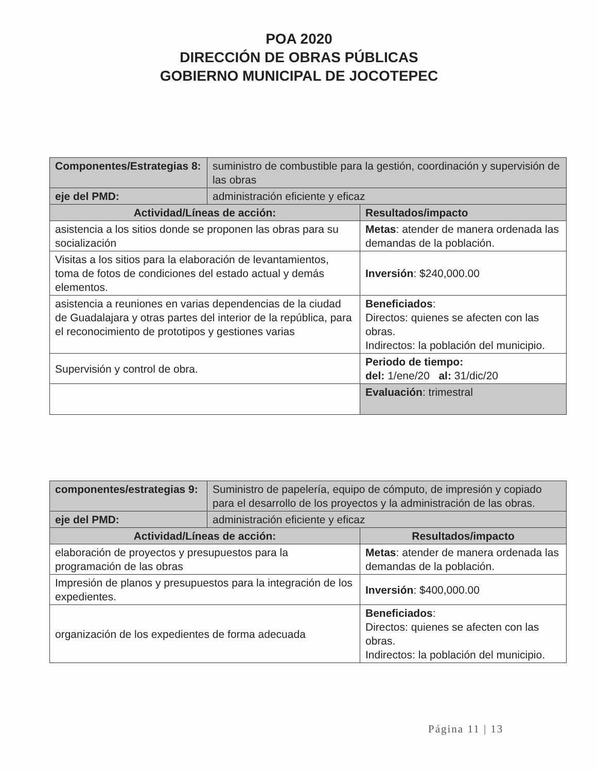POA 2020
DIRECCIÓN DE OBRAS PÚBLICAS
GOBIERNO MUNICIPAL DE JOCOTEPEC
| Componentes/Estrategias 8: | suministro de combustible para la gestión, coordinación y supervisión de las obras | |
| eje del PMD: | administración eficiente y eficaz | |
| Actividad/Líneas de acción: | | Resultados/impacto |
| asistencia a los sitios donde se proponen las obras para su socialización | | Metas : atender de manera ordenada las demandas de la población. |
| Visitas a los sitios para la elaboración de levantamientos, toma de fotos de condiciones del estado actual y demás elementos. | | Inversión : $240,000.00 |
| asistencia a reuniones en varias dependencias de la ciudad de Guadalajara y otras partes del interior de la república, para el reconocimiento de prototipos y gestiones varias | | Beneficiados : Directos: quienes se afecten con las obras. Indirectos: la población del municipio. |
| Supervisión y control de obra. | | Periodo de tiempo: del: 1/ene/20 al: 31/dic/20 |
| | | Evaluación : trimestral |
| componentes/estrategias 9: | Suministro de papelería, equipo de cómputo, de impresión y copiado para el desarrollo de los proyectos y la administración de las obras. | |
| eje del PMD: | administración eficiente y eficaz | |
| Actividad/Líneas de acción: | | Resultados/impacto |
| elaboración de proyectos y presupuestos para la programación de las obras | | Metas : atender de manera ordenada las demandas de la población. |
| Impresión de planos y presupuestos para la integración de los expedientes. | | Inversión : $400,000.00 |
| organización de los expedientes de forma adecuada | | Beneficiados : Directos: quienes se afecten con las obras. Indirectos: la población del municipio. |
Página 11 | 13